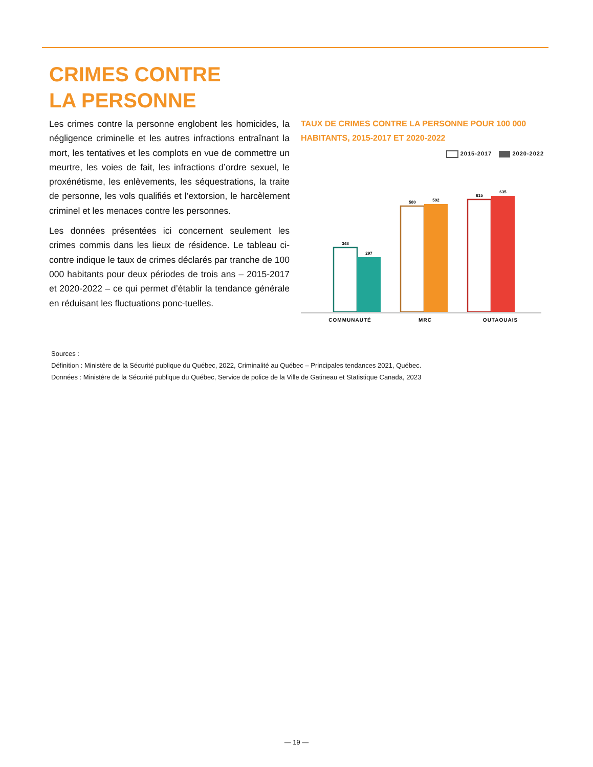CRIMES CONTRE
LA PERSONNE
Les crimes contre la personne englobent les homicides, la négligence criminelle et les autres infractions entraînant la mort, les tentatives et les complots en vue de commettre un meurtre, les voies de fait, les infractions d’ordre sexuel, le proxénétisme, les enlèvements, les séquestrations, la traite de personne, les vols qualifiés et l’extorsion, le harcèlement criminel et les menaces contre les personnes.
Les données présentées ici concernent seulement les crimes commis dans les lieux de résidence. Le tableau ci-contre indique le taux de crimes déclarés par tranche de 100 000 habitants pour deux périodes de trois ans – 2015-2017 et 2020-2022 – ce qui permet d’établir la tendance générale en réduisant les fluctuations ponc-tuelles.
TAUX DE CRIMES CONTRE LA PERSONNE POUR 100 000 HABITANTS, 2015-2017 ET 2020-2022
2015-2017 2020-2022
348
297
580
592
615
635
COMMUNAUTÉ
MRC
OUTAOUAIS
Sources :
Définition : Ministère de la Sécurité publique du Québec, 2022, Criminalité au Québec – Principales tendances 2021, Québec.
Données : Ministère de la Sécurité publique du Québec, Service de police de la Ville de Gatineau et Statistique Canada, 2023
— 19 —